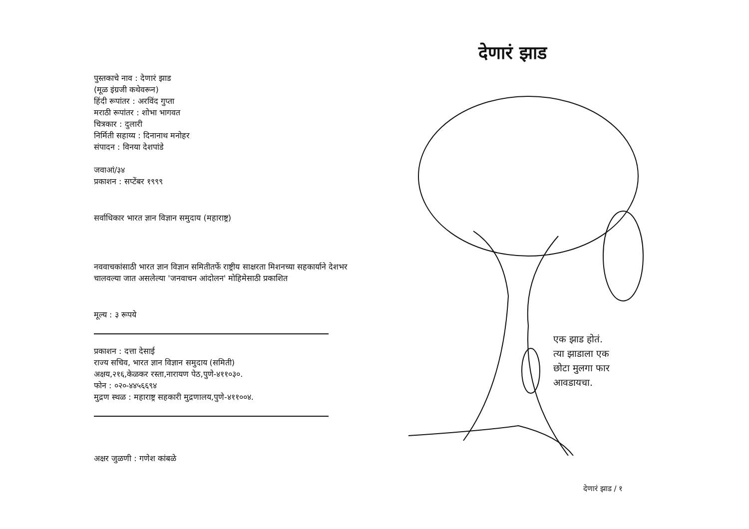पुस्तकाचे नाव : देणारं झाड
(मूळ इंग्रजी कथेवरून)
हिंदी रूपांतर : अरविंद गुप्ता
मराठी रूपांतर : शोभा भागवत
चित्रकार : दुलारी
निर्मिती सहाय्य : दिनानाथ मनोहर
संपादन : विनया देशपांडे
जवाआं/३४
प्रकाशन : सप्टेंबर १९९९
सर्वाधिकार भारत ज्ञान विज्ञान समुदाय (महाराष्ट्र)
नववाचकांसाठी भारत ज्ञान विज्ञान समितीतर्फे राष्ट्रीय साक्षरता मिशनच्या सहकार्याने देशभर चालवल्या जात असलेल्या 'जनवाचन आंदोलन' मोहिमेसाठी प्रकाशित
मूल्य : ३ रूपये
प्रकाशन : दत्ता देसाई
राज्य सचिव, भारत ज्ञान विज्ञान समुदाय (समिती)
अक्षय,२१६,केळकर रस्ता,नारायण पेठ,पुणे-४११०३०.
फोन : ०२०-४४५६६९४
मुद्रण स्थळ : महाराष्ट्र सहकारी मुद्रणालय,पुणे-४११००४.
अक्षर जुळणी : गणेश कांबळे
देणारं झाड
एक झाड होतं.
त्या झाडाला एक
छोटा मुलगा फार
आवडायचा.
देणारं झाड / १